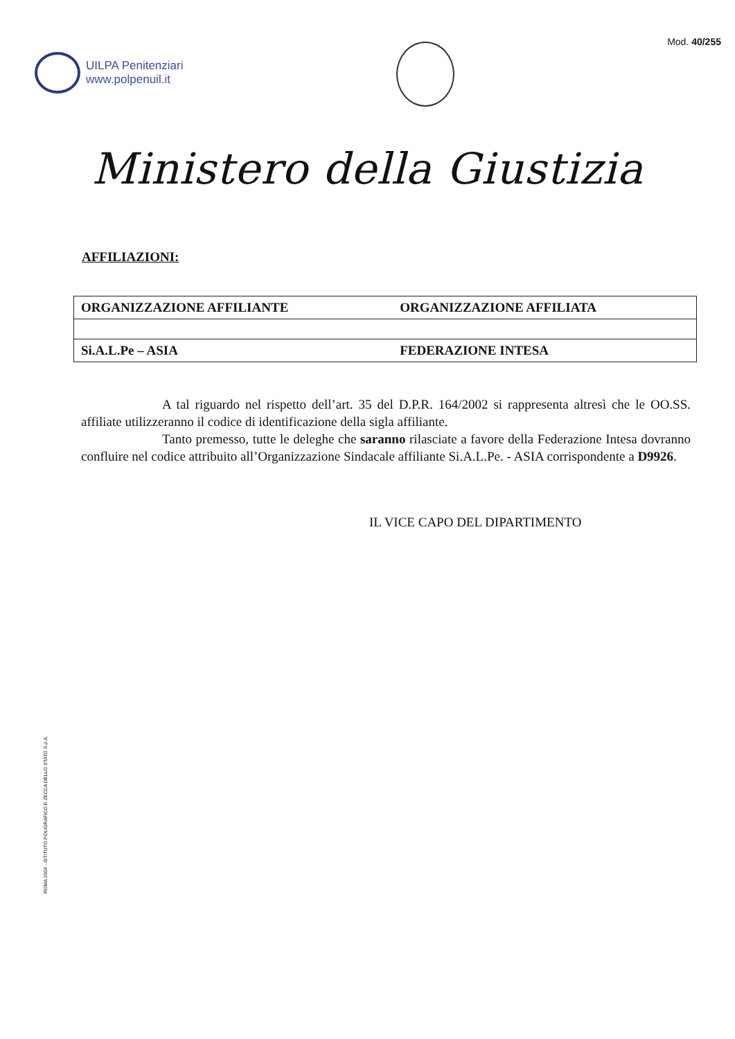UILPA Penitenziari
www.polpenuil.it
Mod. 40/255
Ministero della Giustizia
AFFILIAZIONI:
| ORGANIZZAZIONE AFFILIANTE | ORGANIZZAZIONE AFFILIATA |
| --- | --- |
| Si.A.L.Pe – ASIA | FEDERAZIONE INTESA |
A tal riguardo nel rispetto dell’art. 35 del D.P.R. 164/2002 si rappresenta altresì che le OO.SS. affiliate utilizzeranno il codice di identificazione della sigla affiliante.
Tanto premesso, tutte le deleghe che saranno rilasciate a favore della Federazione Intesa dovranno confluire nel codice attribuito all’Organizzazione Sindacale affiliante Si.A.L.Pe. - ASIA corrispondente a D9926.
IL VICE CAPO DEL DIPARTIMENTO
ROMA 2004 - ISTITUTO POLIGRAFICO E ZECCA DELLO STATO S.p.A.